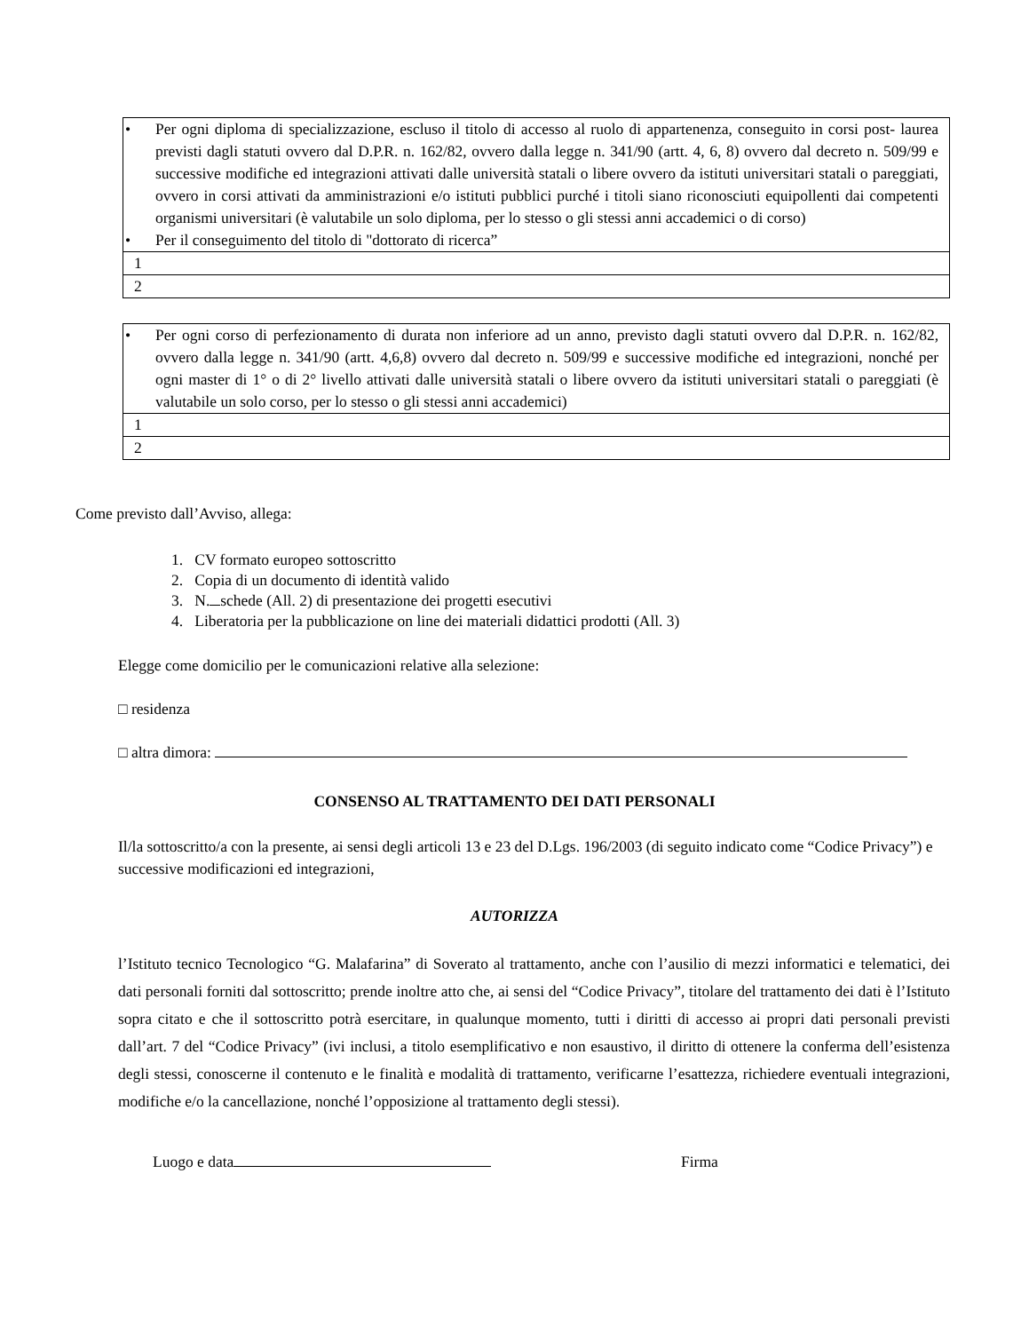| • Per ogni diploma di specializzazione, escluso il titolo di accesso al ruolo di appartenenza, conseguito in corsi post- laurea previsti dagli statuti ovvero dal D.P.R. n. 162/82, ovvero dalla legge n. 341/90 (artt. 4, 6, 8) ovvero dal decreto n. 509/99 e successive modifiche ed integrazioni attivati dalle università statali o libere ovvero da istituti universitari statali o pareggiati, ovvero in corsi attivati da amministrazioni e/o istituti pubblici purché i titoli siano riconosciuti equipollenti dai competenti organismi universitari (è valutabile un solo diploma, per lo stesso o gli stessi anni accademici o di corso) • Per il conseguimento del titolo di "dottorato di ricerca” |
| 1 |
| 2 |
| • Per ogni corso di perfezionamento di durata non inferiore ad un anno, previsto dagli statuti ovvero dal D.P.R. n. 162/82, ovvero dalla legge n. 341/90 (artt. 4,6,8) ovvero dal decreto n. 509/99 e successive modifiche ed integrazioni, nonché per ogni master di 1° o di 2° livello attivati dalle università statali o libere ovvero da istituti universitari statali o pareggiati (è valutabile un solo corso, per lo stesso o gli stessi anni accademici) |
| 1 |
| 2 |
Come previsto dall’Avviso, allega:
1. CV formato europeo sottoscritto
2. Copia di un documento di identità valido
3. N. schede (All. 2) di presentazione dei progetti esecutivi
4. Liberatoria per la pubblicazione on line dei materiali didattici prodotti (All. 3)
Elegge come domicilio per le comunicazioni relative alla selezione:
□ residenza
□ altra dimora:
CONSENSO AL TRATTAMENTO DEI DATI PERSONALI
Il/la sottoscritto/a con la presente, ai sensi degli articoli 13 e 23 del D.Lgs. 196/2003 (di seguito indicato come “Codice Privacy”) e successive modificazioni ed integrazioni,
AUTORIZZA
l’Istituto tecnico Tecnologico “G. Malafarina” di Soverato al trattamento, anche con l’ausilio di mezzi informatici e telematici, dei dati personali forniti dal sottoscritto; prende inoltre atto che, ai sensi del “Codice Privacy”, titolare del trattamento dei dati è l’Istituto sopra citato e che il sottoscritto potrà esercitare, in qualunque momento, tutti i diritti di accesso ai propri dati personali previsti dall’art. 7 del “Codice Privacy” (ivi inclusi, a titolo esemplificativo e non esaustivo, il diritto di ottenere la conferma dell’esistenza degli stessi, conoscerne il contenuto e le finalità e modalità di trattamento, verificarne l’esattezza, richiedere eventuali integrazioni, modifiche e/o la cancellazione, nonché l’opposizione al trattamento degli stessi).
Luogo e data Firma